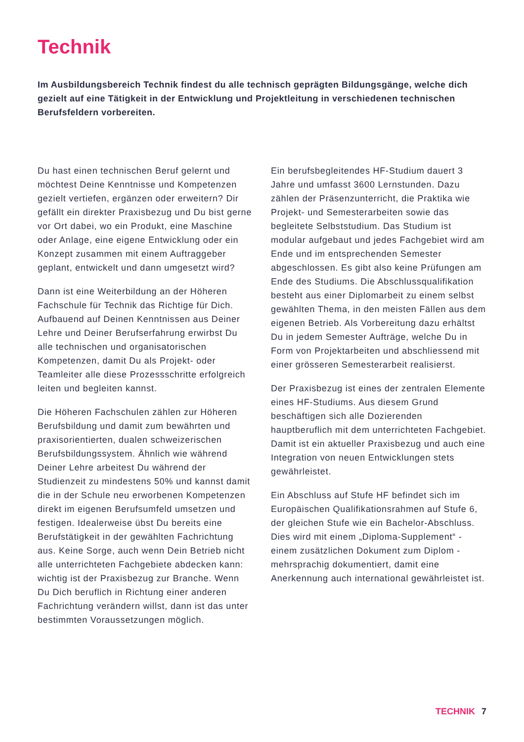Technik
Im Ausbildungsbereich Technik findest du alle technisch geprägten Bildungsgänge, welche dich gezielt auf eine Tätigkeit in der Entwicklung und Projektleitung in verschiedenen technischen Berufsfeldern vorbereiten.
Du hast einen technischen Beruf gelernt und möchtest Deine Kenntnisse und Kompetenzen gezielt vertiefen, ergänzen oder erweitern? Dir gefällt ein direkter Praxisbezug und Du bist gerne vor Ort dabei, wo ein Produkt, eine Maschine oder Anlage, eine eigene Entwicklung oder ein Konzept zusammen mit einem Auftraggeber geplant, entwickelt und dann umgesetzt wird?
Dann ist eine Weiterbildung an der Höheren Fachschule für Technik das Richtige für Dich. Aufbauend auf Deinen Kenntnissen aus Deiner Lehre und Deiner Berufserfahrung erwirbst Du alle technischen und organisatorischen Kompetenzen, damit Du als Projekt- oder Teamleiter alle diese Prozessschritte erfolgreich leiten und begleiten kannst.
Die Höheren Fachschulen zählen zur Höheren Berufsbildung und damit zum bewährten und praxisorientierten, dualen schweizerischen Berufsbildungssystem. Ähnlich wie während Deiner Lehre arbeitest Du während der Studienzeit zu mindestens 50% und kannst damit die in der Schule neu erworbenen Kompetenzen direkt im eigenen Berufsumfeld umsetzen und festigen. Idealerweise übst Du bereits eine Berufstätigkeit in der gewählten Fachrichtung aus. Keine Sorge, auch wenn Dein Betrieb nicht alle unterrichteten Fachgebiete abdecken kann: wichtig ist der Praxisbezug zur Branche. Wenn Du Dich beruflich in Richtung einer anderen Fachrichtung verändern willst, dann ist das unter bestimmten Voraussetzungen möglich.
Ein berufsbegleitendes HF-Studium dauert 3 Jahre und umfasst 3600 Lernstunden. Dazu zählen der Präsenzunterricht, die Praktika wie Projekt- und Semesterarbeiten sowie das begleitete Selbststudium. Das Studium ist modular aufgebaut und jedes Fachgebiet wird am Ende und im entsprechenden Semester abgeschlossen. Es gibt also keine Prüfungen am Ende des Studiums. Die Abschlussqualifikation besteht aus einer Diplomarbeit zu einem selbst gewählten Thema, in den meisten Fällen aus dem eigenen Betrieb. Als Vorbereitung dazu erhältst Du in jedem Semester Aufträge, welche Du in Form von Projektarbeiten und abschliessend mit einer grösseren Semesterarbeit realisierst.
Der Praxisbezug ist eines der zentralen Elemente eines HF-Studiums. Aus diesem Grund beschäftigen sich alle Dozierenden hauptberuflich mit dem unterrichteten Fachgebiet. Damit ist ein aktueller Praxisbezug und auch eine Integration von neuen Entwicklungen stets gewährleistet.
Ein Abschluss auf Stufe HF befindet sich im Europäischen Qualifikationsrahmen auf Stufe 6, der gleichen Stufe wie ein Bachelor-Abschluss. Dies wird mit einem „Diploma-Supplement“ - einem zusätzlichen Dokument zum Diplom - mehrsprachig dokumentiert, damit eine Anerkennung auch international gewährleistet ist.
TECHNIK 7